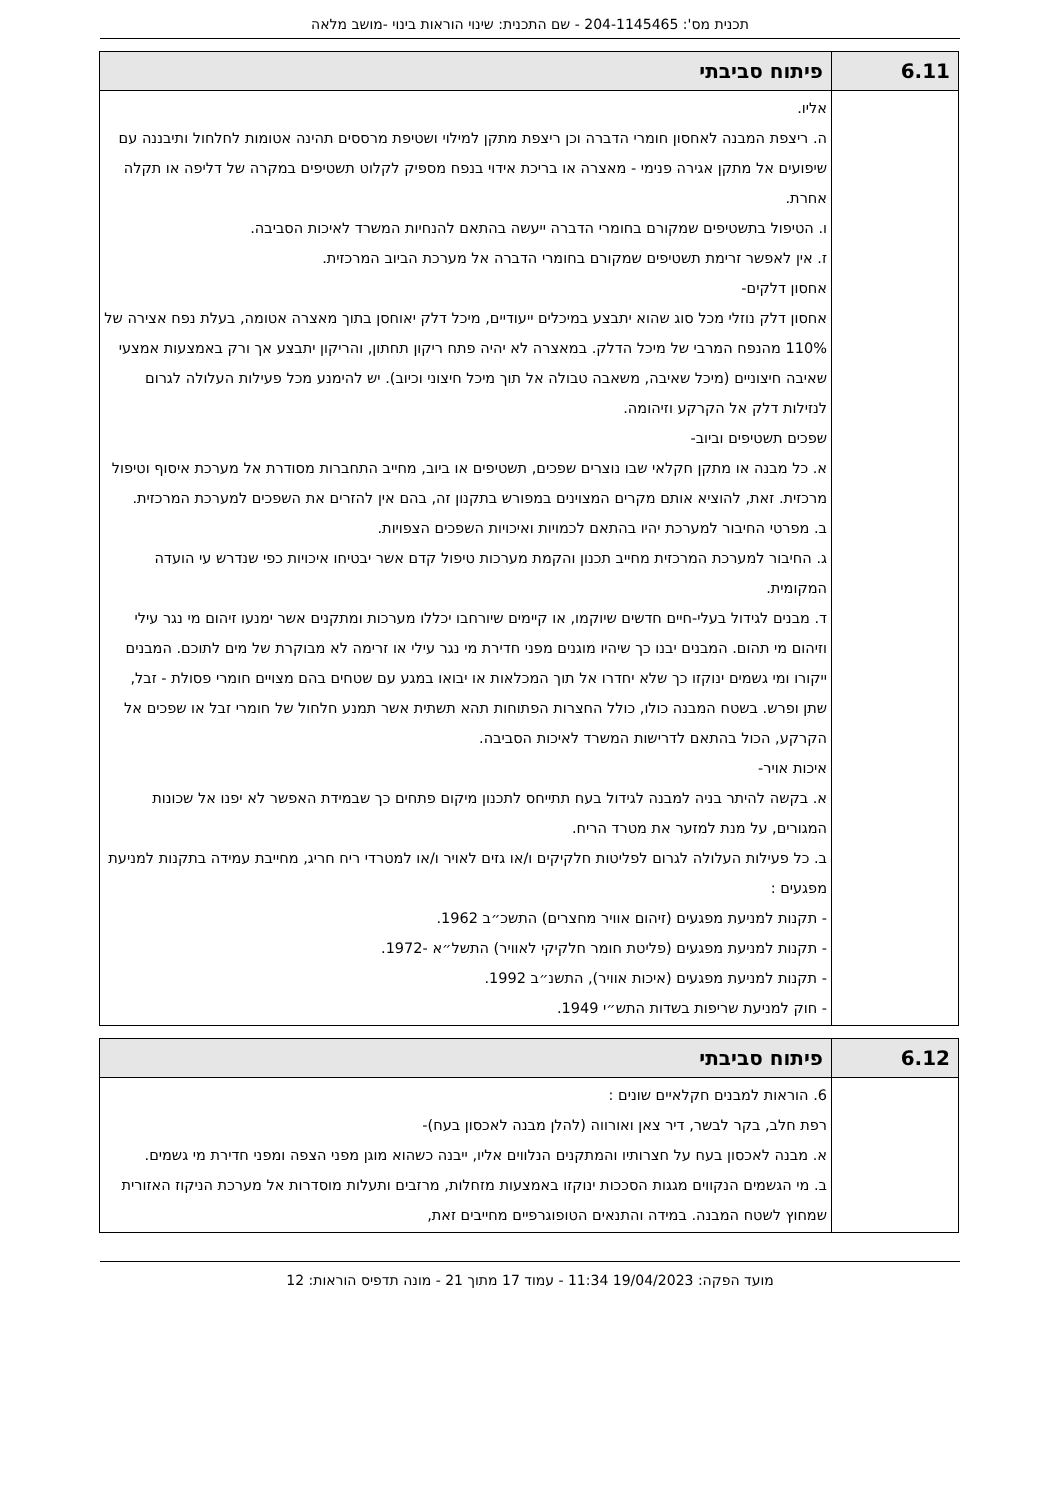תכנית מס': 204-1145465 - שם התכנית: שינוי הוראות בינוי -מושב מלאה
| 6.11 | פיתוח סביבתי |
| --- | --- |
| | אליו. ה. ריצפת המבנה לאחסון חומרי הדברה וכן ריצפת מתקן למילוי ושטיפת מרססים תהינה אטומות לחלחול ותיבננה עם שיפועים אל מתקן אגירה פנימי - מאצרה או בריכת אידוי בנפח מספיק לקלוט תשטיפים במקרה של דליפה או תקלה אחרת. ו. הטיפול בתשטיפים שמקורם בחומרי הדברה ייעשה בהתאם להנחיות המשרד לאיכות הסביבה. ז. אין לאפשר זרימת תשטיפים שמקורם בחומרי הדברה אל מערכת הביוב המרכזית. אחסון דלקים- אחסון דלק נוזלי מכל סוג שהוא יתבצע במיכלים ייעודיים, מיכל דלק יאוחסן בתוך מאצרה אטומה, בעלת נפח אצירה של 110% מהנפח המרבי של מיכל הדלק. במאצרה לא יהיה פתח ריקון תחתון, והריקון יתבצע אך ורק באמצעות אמצעי שאיבה חיצוניים (מיכל שאיבה, משאבה טבולה אל תוך מיכל חיצוני וכיוב). יש להימנע מכל פעילות העלולה לגרום לנזילות דלק אל הקרקע וזיהומה. שפכים תשטיפים וביוב- א. כל מבנה או מתקן חקלאי שבו נוצרים שפכים, תשטיפים או ביוב, מחייב התחברות מסודרת אל מערכת איסוף וטיפול מרכזית. זאת, להוציא אותם מקרים המצוינים במפורש בתקנון זה, בהם אין להזרים את השפכים למערכת המרכזית. ב. מפרטי החיבור למערכת יהיו בהתאם לכמויות ואיכויות השפכים הצפויות. ג. החיבור למערכת המרכזית מחייב תכנון והקמת מערכות טיפול קדם אשר יבטיחו איכויות כפי שנדרש עי הועדה המקומית. ד. מבנים לגידול בעלי-חיים חדשים שיוקמו, או קיימים שיורחבו יכללו מערכות ומתקנים אשר ימנעו זיהום מי נגר עילי וזיהום מי תהום. המבנים יבנו כך שיהיו מוגנים מפני חדירת מי נגר עילי או זרימה לא מבוקרת של מים לתוכם. המבנים ייקורו ומי גשמים ינוקזו כך שלא יחדרו אל תוך המכלאות או יבואו במגע עם שטחים בהם מצויים חומרי פסולת - זבל, שתן ופרש. בשטח המבנה כולו, כולל החצרות הפתוחות תהא תשתית אשר תמנע חלחול של חומרי זבל או שפכים אל הקרקע, הכול בהתאם לדרישות המשרד לאיכות הסביבה. איכות אויר- א. בקשה להיתר בניה למבנה לגידול בעח תתייחס לתכנון מיקום פתחים כך שבמידת האפשר לא יפנו אל שכונות המגורים, על מנת למזער את מטרד הריח. ב. כל פעילות העלולה לגרום לפליטות חלקיקים ו/או גזים לאויר ו/או למטרדי ריח חריג, מחייבת עמידה בתקנות למניעת מפגעים : - תקנות למניעת מפגעים (זיהום אוויר מחצרים) התשכ״ב 1962. - תקנות למניעת מפגעים (פליטת חומר חלקיקי לאוויר) התשל״א -1972. - תקנות למניעת מפגעים (איכות אוויר), התשנ״ב 1992. - חוק למניעת שריפות בשדות התש״י 1949. |
| 6.12 | פיתוח סביבתי |
| --- | --- |
| | 6. הוראות למבנים חקלאיים שונים : רפת חלב, בקר לבשר, דיר צאן ואורווה (להלן מבנה לאכסון בעח)- א. מבנה לאכסון בעח על חצרותיו והמתקנים הנלווים אליו, ייבנה כשהוא מוגן מפני הצפה ומפני חדירת מי גשמים. ב. מי הגשמים הנקווים מגגות הסככות ינוקזו באמצעות מזחלות, מרזבים ותעלות מוסדרות אל מערכת הניקוז האזורית שמחוץ לשטח המבנה. במידה והתנאים הטופוגרפיים מחייבים זאת, |
מועד הפקה: 19/04/2023 11:34 - עמוד 17 מתוך 21 - מונה תדפיס הוראות: 12